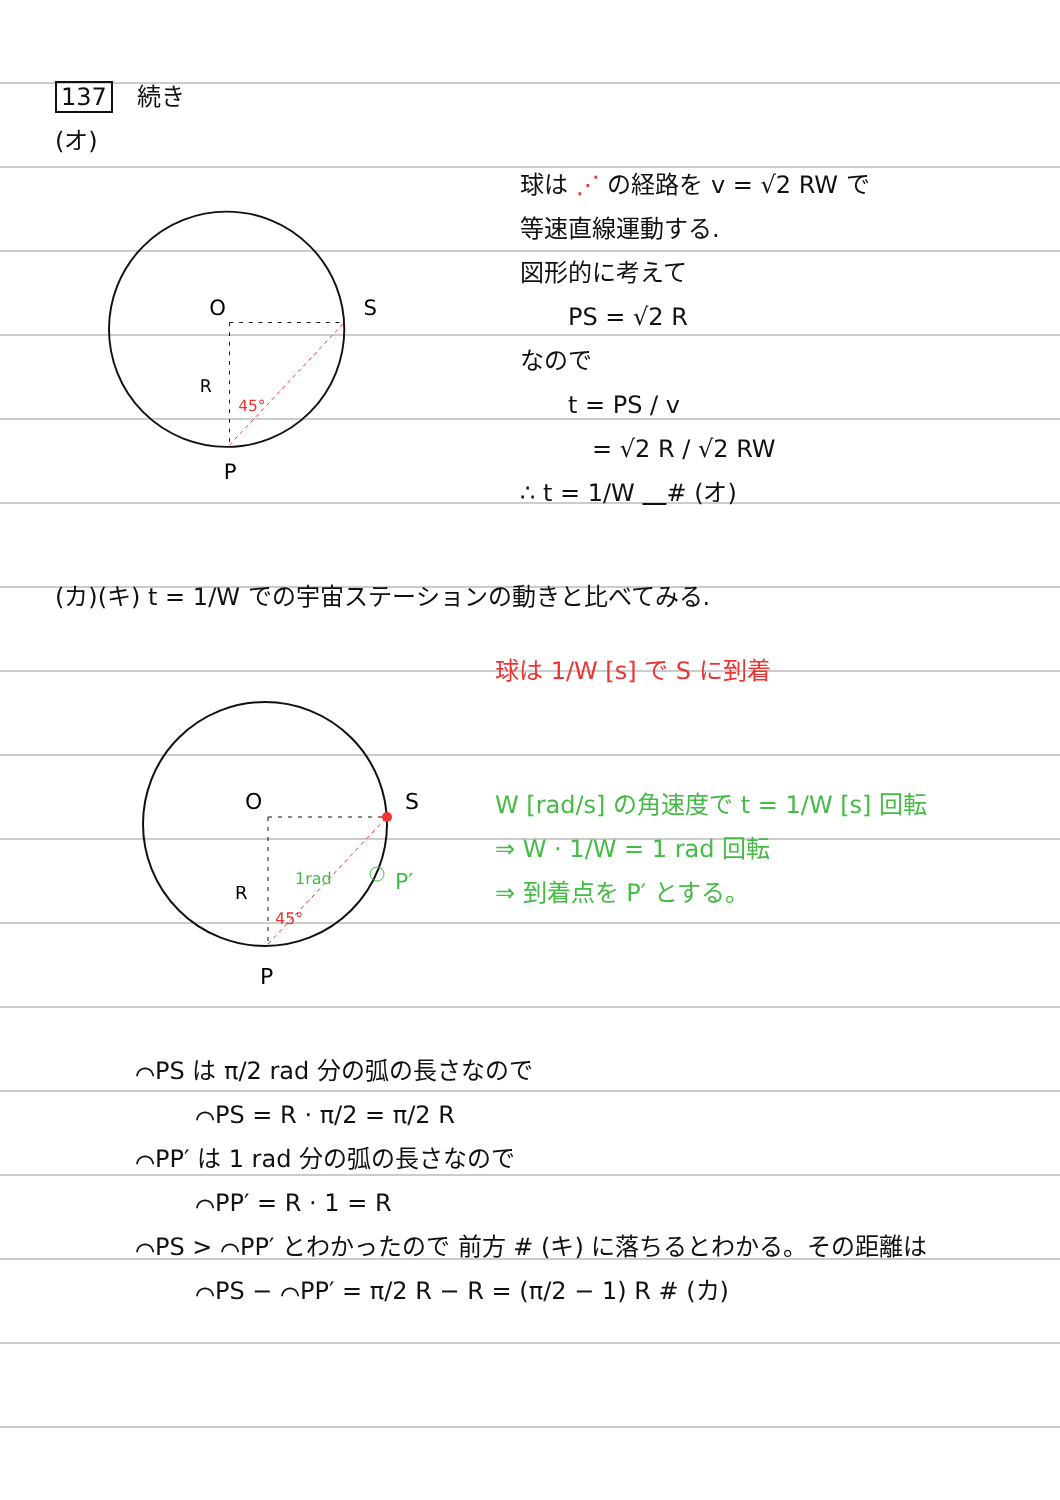137　続き
(オ)
O
S
R
45°
P
球は ⋰ の経路を v = √2 RW で
等速直線運動する.
図形的に考えて
　　PS = √2 R
なので
　　t = PS / v
　　　= √2 R / √2 RW
∴ t = 1/W 　 # (オ)
(カ)(キ) t = 1/W での宇宙ステーションの動きと比べてみる.
O
S
R
1rad
45°
P′
P
球は 1/W [s] で S に到着
W [rad/s] の角速度で t = 1/W [s] 回転
⇒ W · 1/W = 1 rad 回転
⇒ 到着点を P′ とする。
⌒PS は π/2 rad 分の弧の長さなので
⌒PS = R · π/2 = π/2 R
⌒PP′ は 1 rad 分の弧の長さなので
⌒PP′ = R · 1 = R
⌒PS > ⌒PP′ とわかったので 前方 # (キ) に落ちるとわかる。その距離は
⌒PS − ⌒PP′ = π/2 R − R = (π/2 − 1) R # (カ)